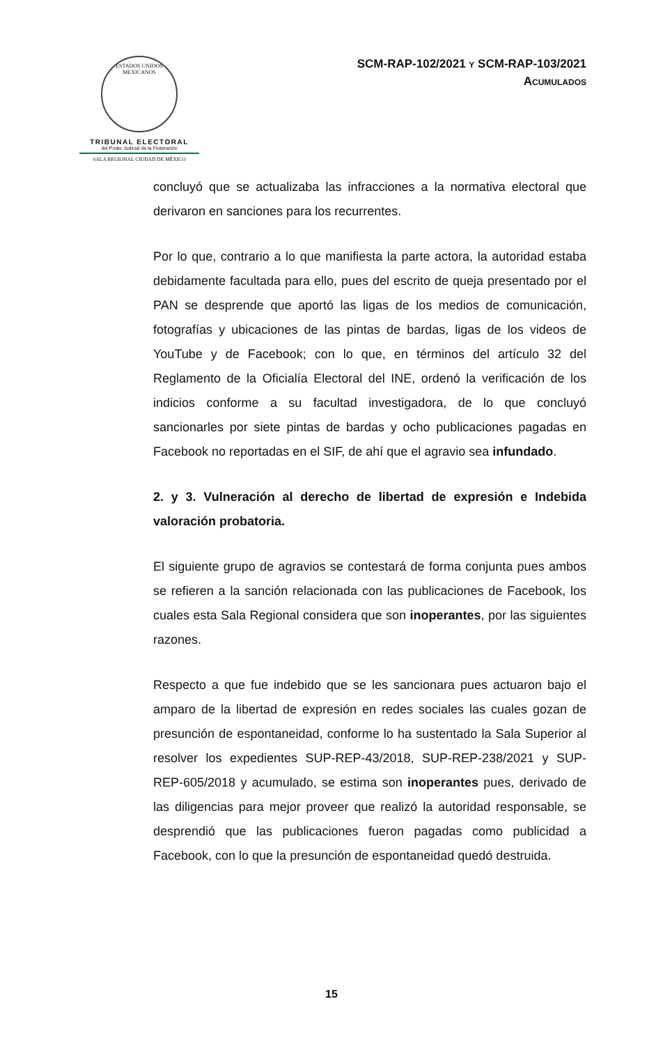ESTADOS UNIDOS MEXICANOS
TRIBUNAL ELECTORAL
del Poder Judicial de la Federación
SALA REGIONAL CIUDAD DE MÉXICO
SCM-RAP-102/2021 Y SCM-RAP-103/2021
ACUMULADOS
concluyó que se actualizaba las infracciones a la normativa electoral que derivaron en sanciones para los recurrentes.
Por lo que, contrario a lo que manifiesta la parte actora, la autoridad estaba debidamente facultada para ello, pues del escrito de queja presentado por el PAN se desprende que aportó las ligas de los medios de comunicación, fotografías y ubicaciones de las pintas de bardas, ligas de los videos de YouTube y de Facebook; con lo que, en términos del artículo 32 del Reglamento de la Oficialía Electoral del INE, ordenó la verificación de los indicios conforme a su facultad investigadora, de lo que concluyó sancionarles por siete pintas de bardas y ocho publicaciones pagadas en Facebook no reportadas en el SIF, de ahí que el agravio sea infundado.
2. y 3. Vulneración al derecho de libertad de expresión e Indebida valoración probatoria.
El siguiente grupo de agravios se contestará de forma conjunta pues ambos se refieren a la sanción relacionada con las publicaciones de Facebook, los cuales esta Sala Regional considera que son inoperantes, por las siguientes razones.
Respecto a que fue indebido que se les sancionara pues actuaron bajo el amparo de la libertad de expresión en redes sociales las cuales gozan de presunción de espontaneidad, conforme lo ha sustentado la Sala Superior al resolver los expedientes SUP-REP-43/2018, SUP-REP-238/2021 y SUP-REP-605/2018 y acumulado, se estima son inoperantes pues, derivado de las diligencias para mejor proveer que realizó la autoridad responsable, se desprendió que las publicaciones fueron pagadas como publicidad a Facebook, con lo que la presunción de espontaneidad quedó destruida.
15